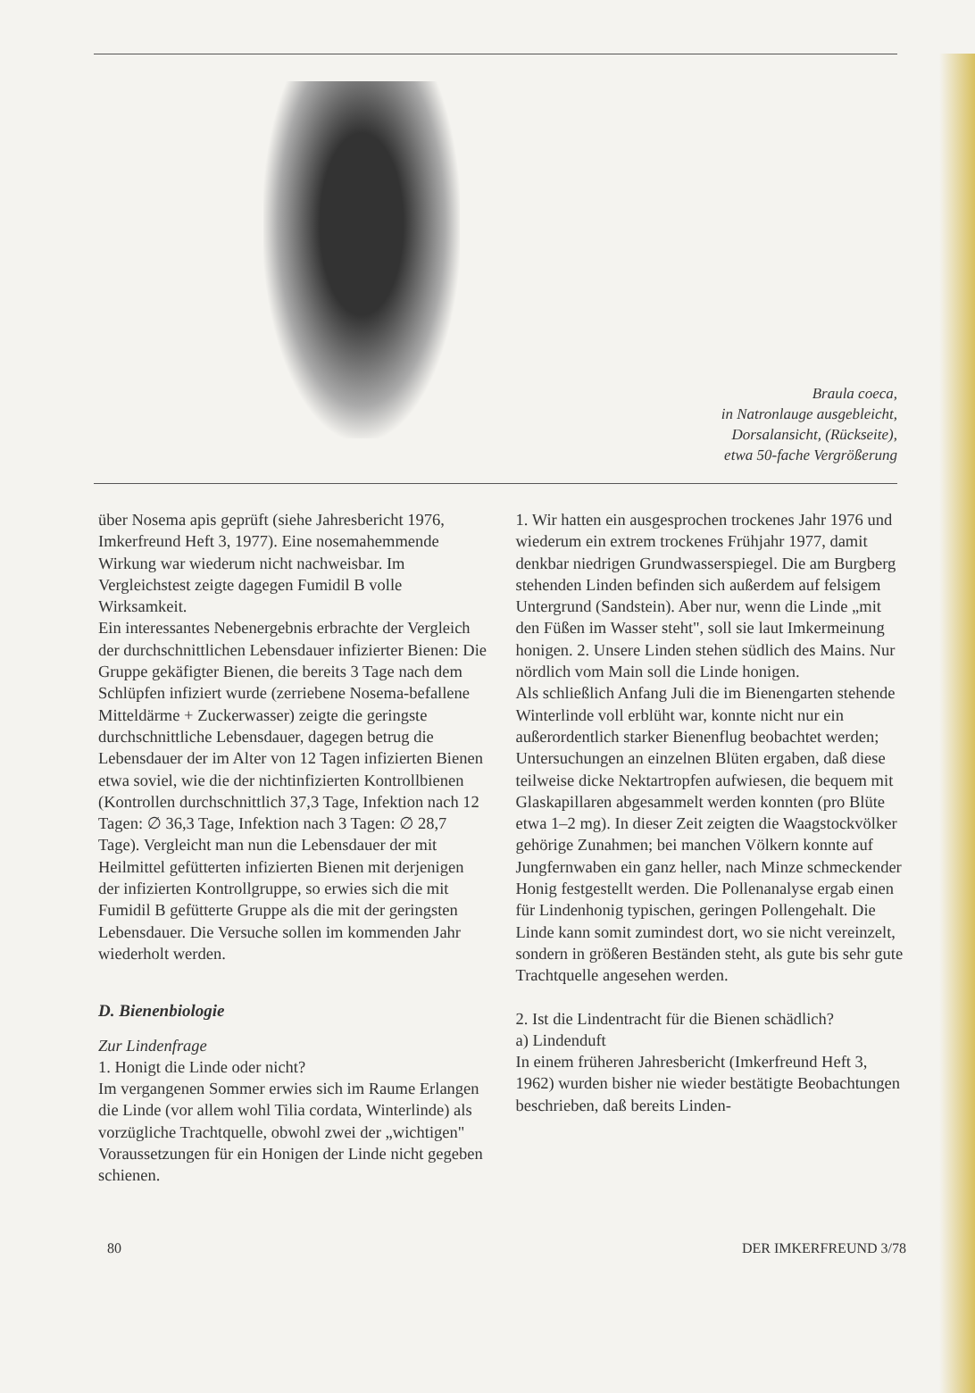Braula coeca,
in Natronlauge ausgebleicht,
Dorsalansicht, (Rückseite),
etwa 50-fache Vergrößerung
über Nosema apis geprüft (siehe Jahresbericht 1976, Imkerfreund Heft 3, 1977). Eine nosemahemmende Wirkung war wiederum nicht nachweisbar. Im Vergleichstest zeigte dagegen Fumidil B volle Wirksamkeit.
Ein interessantes Nebenergebnis erbrachte der Vergleich der durchschnittlichen Lebensdauer infizierter Bienen: Die Gruppe gekäfigter Bienen, die bereits 3 Tage nach dem Schlüpfen infiziert wurde (zerriebene Nosema-befallene Mitteldärme + Zuckerwasser) zeigte die geringste durchschnittliche Lebensdauer, dagegen betrug die Lebensdauer der im Alter von 12 Tagen infizierten Bienen etwa soviel, wie die der nichtinfizierten Kontrollbienen (Kontrollen durchschnittlich 37,3 Tage, Infektion nach 12 Tagen: ∅ 36,3 Tage, Infektion nach 3 Tagen: ∅ 28,7 Tage). Vergleicht man nun die Lebensdauer der mit Heilmittel gefütterten infizierten Bienen mit derjenigen der infizierten Kontrollgruppe, so erwies sich die mit Fumidil B gefütterte Gruppe als die mit der geringsten Lebensdauer. Die Versuche sollen im kommenden Jahr wiederholt werden.
D. Bienenbiologie
Zur Lindenfrage
1. Honigt die Linde oder nicht?
Im vergangenen Sommer erwies sich im Raume Erlangen die Linde (vor allem wohl Tilia cordata, Winterlinde) als vorzügliche Trachtquelle, obwohl zwei der „wichtigen" Voraussetzungen für ein Honigen der Linde nicht gegeben schienen.
1. Wir hatten ein ausgesprochen trockenes Jahr 1976 und wiederum ein extrem trockenes Frühjahr 1977, damit denkbar niedrigen Grundwasserspiegel. Die am Burgberg stehenden Linden befinden sich außerdem auf felsigem Untergrund (Sandstein). Aber nur, wenn die Linde „mit den Füßen im Wasser steht", soll sie laut Imkermeinung honigen. 2. Unsere Linden stehen südlich des Mains. Nur nördlich vom Main soll die Linde honigen.
Als schließlich Anfang Juli die im Bienengarten stehende Winterlinde voll erblüht war, konnte nicht nur ein außerordentlich starker Bienenflug beobachtet werden; Untersuchungen an einzelnen Blüten ergaben, daß diese teilweise dicke Nektartropfen aufwiesen, die bequem mit Glaskapillaren abgesammelt werden konnten (pro Blüte etwa 1–2 mg). In dieser Zeit zeigten die Waagstockvölker gehörige Zunahmen; bei manchen Völkern konnte auf Jungfernwaben ein ganz heller, nach Minze schmeckender Honig festgestellt werden. Die Pollenanalyse ergab einen für Lindenhonig typischen, geringen Pollengehalt. Die Linde kann somit zumindest dort, wo sie nicht vereinzelt, sondern in größeren Beständen steht, als gute bis sehr gute Trachtquelle angesehen werden.
2. Ist die Lindentracht für die Bienen schädlich?
a) Lindenduft
In einem früheren Jahresbericht (Imkerfreund Heft 3, 1962) wurden bisher nie wieder bestätigte Beobachtungen beschrieben, daß bereits Linden-
80 DER IMKERFREUND 3/78